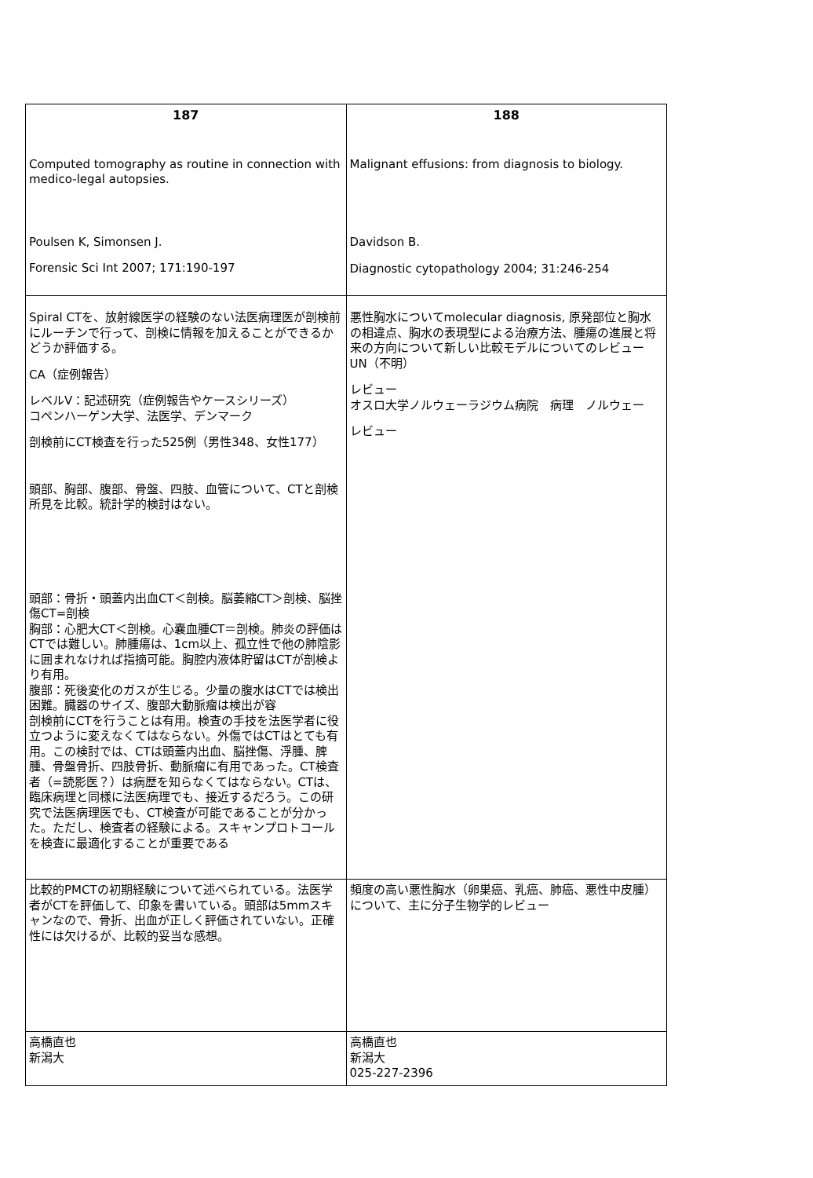| 187 Computed tomography as routine in connection with medico-legal autopsies. Poulsen K, Simonsen J. Forensic Sci Int 2007; 171:190-197 | 188 Malignant effusions: from diagnosis to biology. Davidson B. Diagnostic cytopathology 2004; 31:246-254 |
| Spiral CTを、放射線医学の経験のない法医病理医が剖検前にルーチンで行って、剖検に情報を加えることができるかどうか評価する。 CA（症例報告） レベルⅤ：記述研究（症例報告やケースシリーズ） コペンハーゲン大学、法医学、デンマーク 剖検前にCT検査を行った525例（男性348、女性177） 頭部、胸部、腹部、骨盤、四肢、血管について、CTと剖検所見を比較。統計学的検討はない。 頭部：骨折・頭蓋内出血CT＜剖検。脳萎縮CT＞剖検、脳挫傷CT=剖検 胸部：心肥大CT＜剖検。心嚢血腫CT＝剖検。肺炎の評価はCTでは難しい。肺腫瘍は、1cm以上、孤立性で他の肺陰影に囲まれなければ指摘可能。胸腔内液体貯留はCTが剖検より有用。 腹部：死後変化のガスが生じる。少量の腹水はCTでは検出困難。臓器のサイズ、腹部大動脈瘤は検出が容 剖検前にCTを行うことは有用。検査の手技を法医学者に役立つように変えなくてはならない。外傷ではCTはとても有用。この検討では、CTは頭蓋内出血、脳挫傷、浮腫、脾腫、骨盤骨折、四肢骨折、動脈瘤に有用であった。CT検査者（=読影医？）は病歴を知らなくてはならない。CTは、臨床病理と同様に法医病理でも、接近するだろう。この研究で法医病理医でも、CT検査が可能であることが分かった。ただし、検査者の経験による。スキャンプロトコールを検査に最適化することが重要である | 悪性胸水についてmolecular diagnosis, 原発部位と胸水の相違点、胸水の表現型による治療方法、腫瘍の進展と将来の方向について新しい比較モデルについてのレビュー UN（不明） レビュー オスロ大学ノルウェーラジウム病院 病理 ノルウェー レビュー |
| 比較的PMCTの初期経験について述べられている。法医学者がCTを評価して、印象を書いている。頭部は5mmスキャンなので、骨折、出血が正しく評価されていない。正確性には欠けるが、比較的妥当な感想。 | 頻度の高い悪性胸水（卵巣癌、乳癌、肺癌、悪性中皮腫）について、主に分子生物学的レビュー |
| 高橋直也 新潟大 | 高橋直也 新潟大 025-227-2396 |